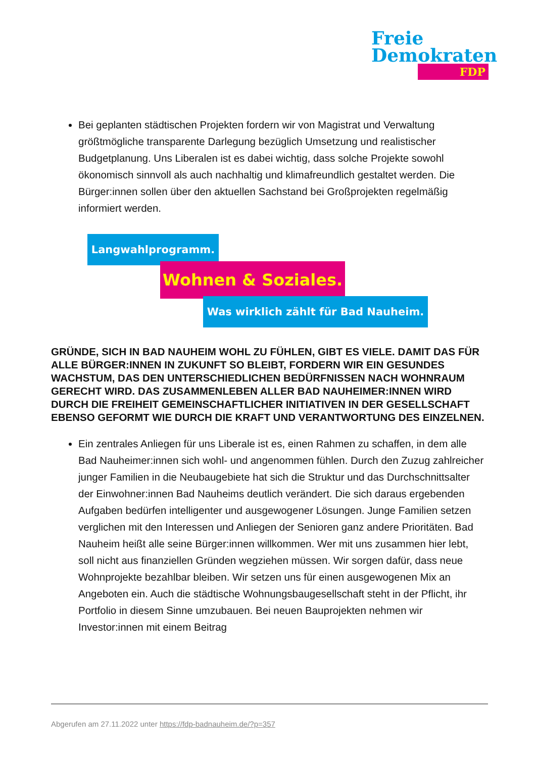Freie
Demokraten
FDP
Bei geplanten städtischen Projekten fordern wir von Magistrat und Verwaltung größtmögliche transparente Darlegung bezüglich Umsetzung und realistischer Budgetplanung. Uns Liberalen ist es dabei wichtig, dass solche Projekte sowohl ökonomisch sinnvoll als auch nachhaltig und klimafreundlich gestaltet werden. Die Bürger:innen sollen über den aktuellen Sachstand bei Großprojekten regelmäßig informiert werden.
Langwahlprogramm.
Wohnen & Soziales.
Was wirklich zählt für Bad Nauheim.
GRÜNDE, SICH IN BAD NAUHEIM WOHL ZU FÜHLEN, GIBT ES VIELE. DAMIT DAS FÜR ALLE BÜRGER:INNEN IN ZUKUNFT SO BLEIBT, FORDERN WIR EIN GESUNDES WACHSTUM, DAS DEN UNTERSCHIEDLICHEN BEDÜRFNISSEN NACH WOHNRAUM GERECHT WIRD. DAS ZUSAMMENLEBEN ALLER BAD NAUHEIMER:INNEN WIRD DURCH DIE FREIHEIT GEMEINSCHAFTLICHER INITIATIVEN IN DER GESELLSCHAFT EBENSO GEFORMT WIE DURCH DIE KRAFT UND VERANTWORTUNG DES EINZELNEN.
Ein zentrales Anliegen für uns Liberale ist es, einen Rahmen zu schaffen, in dem alle Bad Nauheimer:innen sich wohl- und angenommen fühlen. Durch den Zuzug zahlreicher junger Familien in die Neubaugebiete hat sich die Struktur und das Durchschnittsalter der Einwohner:innen Bad Nauheims deutlich verändert. Die sich daraus ergebenden Aufgaben bedürfen intelligenter und ausgewogener Lösungen. Junge Familien setzen verglichen mit den Interessen und Anliegen der Senioren ganz andere Prioritäten. Bad Nauheim heißt alle seine Bürger:innen willkommen. Wer mit uns zusammen hier lebt, soll nicht aus finanziellen Gründen wegziehen müssen. Wir sorgen dafür, dass neue Wohnprojekte bezahlbar bleiben. Wir setzen uns für einen ausgewogenen Mix an Angeboten ein. Auch die städtische Wohnungsbaugesellschaft steht in der Pflicht, ihr Portfolio in diesem Sinne umzubauen. Bei neuen Bauprojekten nehmen wir Investor:innen mit einem Beitrag
Abgerufen am 27.11.2022 unter https://fdp-badnauheim.de/?p=357